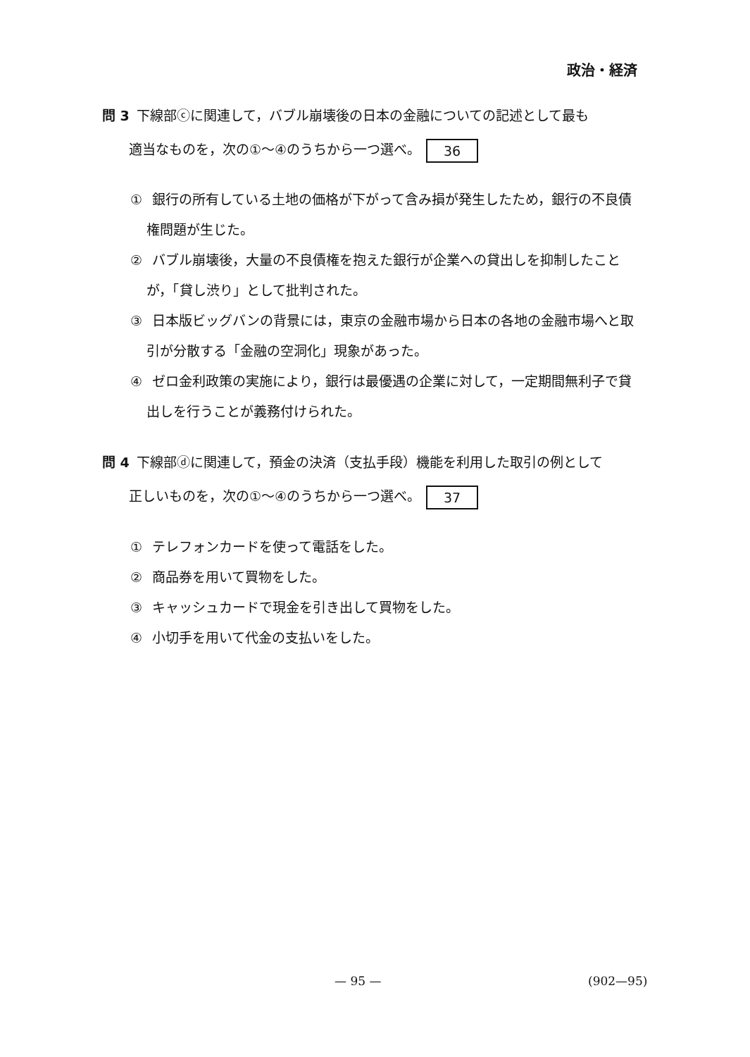政治・経済
問 3 下線部ⓒに関連して，バブル崩壊後の日本の金融についての記述として最も
　　適当なものを，次の①～④のうちから一つ選べ。 36
① 銀行の所有している土地の価格が下がって含み損が発生したため，銀行の不良債権問題が生じた。
② バブル崩壊後，大量の不良債権を抱えた銀行が企業への貸出しを抑制したことが，「貸し渋り」として批判された。
③ 日本版ビッグバンの背景には，東京の金融市場から日本の各地の金融市場へと取引が分散する「金融の空洞化」現象があった。
④ ゼロ金利政策の実施により，銀行は最優遇の企業に対して，一定期間無利子で貸出しを行うことが義務付けられた。
問 4 下線部ⓓに関連して，預金の決済（支払手段）機能を利用した取引の例として
　　正しいものを，次の①～④のうちから一つ選べ。 37
① テレフォンカードを使って電話をした。
② 商品券を用いて買物をした。
③ キャッシュカードで現金を引き出して買物をした。
④ 小切手を用いて代金の支払いをした。
— 95 — (902—95)